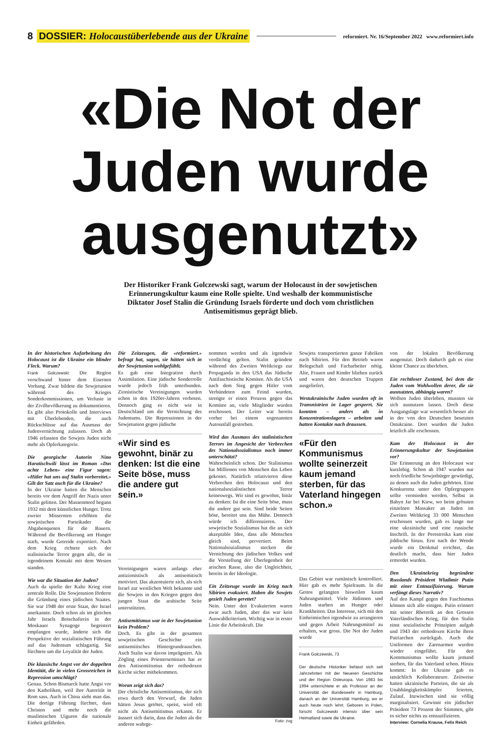8 DOSSIER: Holocaustüberlebende aus der Ukraine reformiert. Nr. 16/September 2022 www.reformiert.info
«Die Not der Juden wurde ausgenutzt»
Der Historiker Frank Golczewski sagt, warum der Holocaust in der sowjetischen Erinnerungskultur kaum eine Rolle spielte. Und weshalb der kommunistische Diktator Josef Stalin die Gründung Israels förderte und doch vom christlichen Antisemitismus geprägt blieb.
In der historischen Aufarbeitung des Holocaust ist die Ukraine ein blinder Fleck. Warum?
Frank Golczewski: Die Region verschwand hinter dem Eisernen Vorhang. Zwar bildete die Sowjetunion während des Krieges Sonderkommissionen, um Verluste in der Zivilbevölkerung zu dokumentieren. Es gibt also Protokolle und Interviews mit Überlebenden, die auch Rückschlüsse auf das Ausmass der Judenvernichtung zulassen. Doch ab 1946 erfassten die Sowjets Juden nicht mehr als Opferkategorie.
Die georgische Autorin Nino Haratischwili lässt im Roman «Das achte Leben» eine Figur sagen: «Hitler hat uns auf Stalin vorbereitet.» Gilt der Satz auch für die Ukraine?
In der Ukraine hatten die Menschen bereits vor dem Angriff der Nazis unter Stalin gelitten. Der Massenmord begann 1932 mit dem künstlichen Hunger. Trotz zweier Missernten erhöhten die sowjetischen Parteikader die Abgabenquoten für die Bauern. Während die Bevölkerung am Hunger starb, wurde Getreide exportiert. Nach dem Krieg richtete sich der stalinistische Terror gegen alle, die in irgendeinem Kontakt mit dem Westen standen.
Wie war die Situation der Juden?
Auch da spielte der Kalte Krieg eine zentrale Rolle. Die Sowjetunion förderte die Gründung eines jüdischen Staates. Sie war 1948 der erste Staat, der Israel anerkannte. Doch schon als im gleichen Jahr Israels Botschafterin in der Moskauer Synagoge begeistert empfangen wurde, änderte sich die Perspektive der sozialistischen Führung auf das Judentum schlagartig. Sie fürchtete um die Loyalität der Juden.
Die klassische Angst vor der doppelten Identität, die in vielen Grossreichen in Repression umschlägt?
Genau. Schon Bismarck hatte Angst vor den Katholiken, weil ihre Autorität in Rom sass. Auch in China sieht man das. Die dortige Führung fürchtet, dass Christen und mehr noch die muslimischen Uiguren die nationale Einheit gefährden.
Die Zeitzeugen, die «reformiert.» befragt hat, sagen, sie hätten sich in der Sowjetunion wohlgefühlt.
Es gab eine Integration durch Assimilation. Eine jüdische Sonderrolle wurde jedoch früh unterbunden. Zionistische Vereinigungen wurden schon in den 1920er-Jahren verboten. Dennoch ging es nicht wie in Deutschland um die Vernichtung des Judentums. Die Repressionen in der Sowjetunion gegen jüdische
«Wir sind es gewohnt, binär zu denken: Ist die eine Seite böse, muss die andere gut sein.»
Vereinigungen waren anfangs eher antizionistisch als antisemitisch motiviert. Das akzentuierte sich, als sich Israel zur westlichen Welt bekannte und die Sowjets in den Kriegen gegen den jungen Staat die arabische Seite unterstützten.
Antisemitismus war in der Sowjetunion kein Problem?
Doch. Es gibt in der gesamten sowjetischen Geschichte ein antisemitisches Hintergrundrauschen. Auch Stalin war davon imprägniert. Als Zögling eines Priesterseminars hat er den Antisemitismus der orthodoxen Kirche sicher mitbekommen.
Woran zeigt sich das?
Der christliche Antisemitismus, der sich etwa durch den Vorwurf, die Juden hätten Jesus getötet, speist, wird oft nicht als Antisemitismus erkannt. Er äussert sich darin, dass die Juden als die anderen wahrge-
nommen werden und als irgendwie verdächtig gelten. Stalin gründete während des Zweiten Weltkriegs zur Propaganda in den USA das Jüdische Antifaschistische Komitee. Als die USA nach dem Sieg gegen Hitler vom Verbündeten zum Feind wurden, strengte er einen Prozess gegen das Komitee an, viele Mitglieder wurden erschossen. Der Leiter war bereits vorher bei einem sogenannten Autounfall gestorben.
Wird das Ausmass des stalinistischen Terrors im Angesicht der Verbrechen des Nationalsozialismus noch immer unterschätzt?
Wahrscheinlich schon. Der Stalinismus hat Millionen von Menschen das Leben gekostet. Natürlich relativieren diese Verbrechen den Holocaust und den nationalsozialistischen Terror keineswegs. Wir sind es gewohnt, binär zu denken: Ist die eine Seite böse, muss die andere gut sein. Sind beide Seiten böse, bereitet uns das Mühe. Dennoch würde ich differenzieren. Der sowjetische Sozialismus hat die an sich akzeptable Idee, dass alle Menschen gleich sind, pervertiert. Beim Nationalsozialismus stecken die Vernichtung des jüdischen Volkes und die Vorstellung der Überlegenheit der arischen Rasse, also die Ungleichheit, bereits in der Ideologie.
Ein Zeitzeuge wurde im Krieg nach Sibirien evakuiert. Haben die Sowjets gezielt Juden gerettet?
Nein. Unter den Evakuierten waren zwar auch Juden, aber das war kein Auswahlkriterium. Wichtig war in erster Linie die Arbeitskraft. Die
Foto: zvg
Sowjets transportierten ganze Fabriken nach Sibirien. Für den Betrieb waren Belegschaft und Facharbeiter nötig. Alte, Frauen und Kinder blieben zurück und waren den deutschen Truppen ausgeliefert.
Westukrainische Juden wurden oft in Transnistrien in Lager gesperrt. Sie konnten – anders als in Konzentrationslagern – arbeiten und hatten Kontakte nach draussen.
«Für den Kommunismus wollte seinerzeit kaum jemand sterben, für das Vaterland hingegen schon.»
Das Gebiet war rumänisch kontrolliert. Hier gab es mehr Spielraum. In die Gettos gelangten bisweilen kaum Nahrungsmittel. Viele Jüdinnen und Juden starben an Hunger oder Krankheiten. Das Interesse, sich mit den Einheimischen irgendwie zu arrangieren und gegen Arbeit Nahrungsmittel zu erhalten, war gross. Die Not der Juden wurde
Frank Golczewski, 73
Der deutsche Historiker befasst sich seit Jahrzehnten mit der Neueren Geschichte und der Region Osteuropa. Von 1983 bis 1994 unterrichtete er als Professor an der Universität der Bundeswehr in Hamburg, danach an der Universität Hamburg, wo er auch heute noch lehrt. Geboren in Polen, forscht Golczewski intensiv über sein Heimatland sowie die Ukraine.
von der lokalen Bevölkerung ausgenutzt. Doch dadurch gab es eine kleine Chance zu überleben.
Ein rechtloser Zustand, bei dem die Juden vom Wohlwollen derer, die sie ausnutzten, abhängig waren?
Wollten Juden überleben, mussten sie sich ausnutzen lassen. Doch diese Ausgangslage war wesentlich besser als in der von den Deutschen besetzten Ostukraine. Dort wurden die Juden letztlich alle erschossen.
Kam der Holocaust in der Erinnerungskultur der Sowjetunion vor?
Die Erinnerung an den Holocaust war kurzlebig. Schon ab 1947 wurden nur noch friedliche Sowjetbürger gewürdigt, zu denen auch die Juden gehörten. Eine Konkurrenz unter den Opfergruppen sollte vermieden werden. Selbst in Babyn Jar bei Kiew, wo beim grössten einzelnen Massaker an Juden im Zweiten Weltkrieg 33 000 Menschen erschossen wurden, gab es lange nur eine ukrainische und eine russische Inschrift. In der Perestroika kam eine jiddische hinzu. Erst nach der Wende wurde ein Denkmal errichtet, das deutlich macht, dass hier Juden ermordet wurden.
Den Ukrainekrieg begründete Russlands Präsident Wladimir Putin mit einer Entnazifizierung. Warum verfängt dieses Narrativ?
Auf den Kampf gegen den Faschismus können sich alle einigen. Putin erinnert mit seiner Rhetorik an den Grossen Vaterländischen Krieg, für den Stalin einst sozialistische Prinzipien aufgab und 1943 der orthodoxen Kirche ihren Patriarchen zurückgab. Auch die Uniformen der Zarenarmee wurden wieder eingeführt. Für den Kommunismus wollte kaum jemand sterben, für das Vaterland schon. Hinzu kommt: In der Ukraine gab es tatsächlich Kollaborateure. Zeitweise hatten ukrainische Parteien, die sie als Unabhängigkeitskämpfer feierten, Zulauf. Inzwischen sind sie völlig marginalisiert. Gewinnt ein jüdischer Präsident 73 Prozent der Stimmen, gibt es sicher nichts zu entnazifizieren.
Interview: Cornelia Krause, Felix Reich